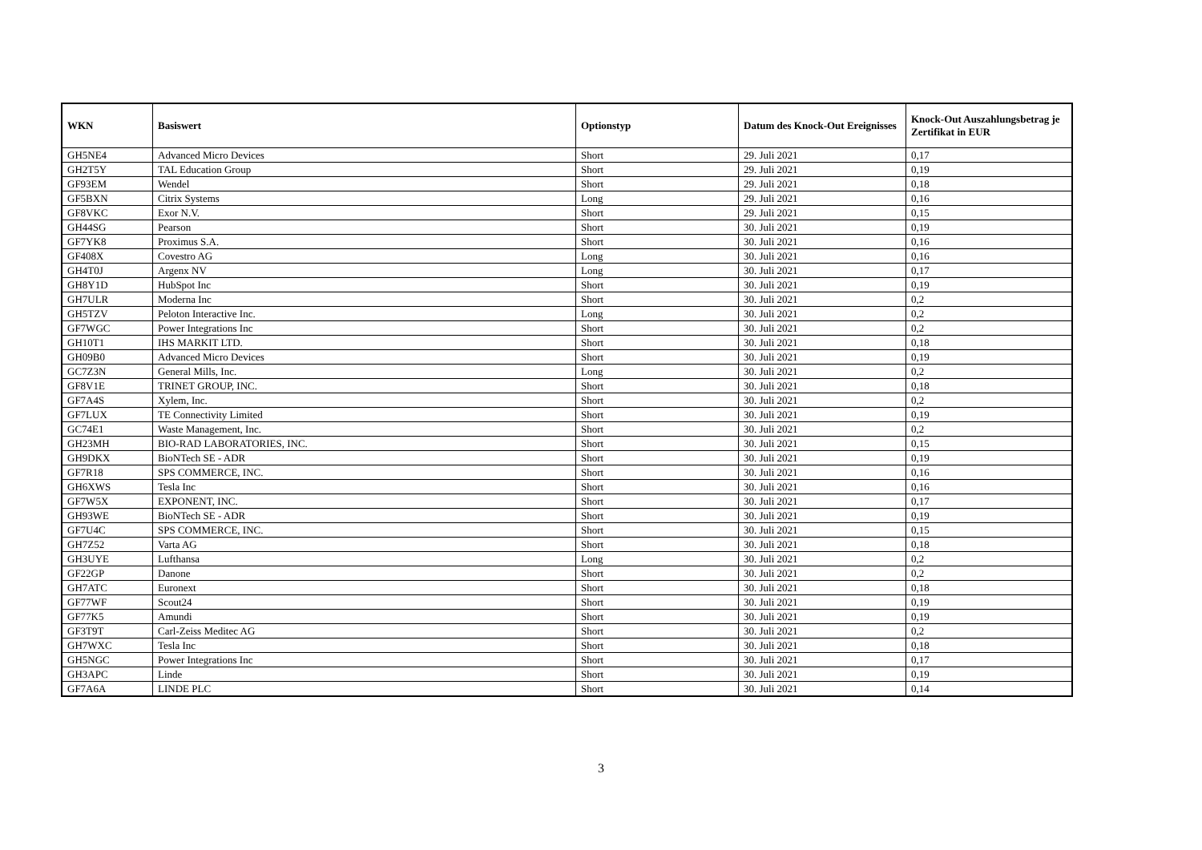| WKN | Basiswert | Optionstyp | Datum des Knock-Out Ereignisses | Knock-Out Auszahlungsbetrag je Zertifikat in EUR |
| --- | --- | --- | --- | --- |
| GH5NE4 | Advanced Micro Devices | Short | 29. Juli 2021 | 0,17 |
| GH2T5Y | TAL Education Group | Short | 29. Juli 2021 | 0,19 |
| GF93EM | Wendel | Short | 29. Juli 2021 | 0,18 |
| GF5BXN | Citrix Systems | Long | 29. Juli 2021 | 0,16 |
| GF8VKC | Exor N.V. | Short | 29. Juli 2021 | 0,15 |
| GH44SG | Pearson | Short | 30. Juli 2021 | 0,19 |
| GF7YK8 | Proximus S.A. | Short | 30. Juli 2021 | 0,16 |
| GF408X | Covestro AG | Long | 30. Juli 2021 | 0,16 |
| GH4T0J | Argenx NV | Long | 30. Juli 2021 | 0,17 |
| GH8Y1D | HubSpot Inc | Short | 30. Juli 2021 | 0,19 |
| GH7ULR | Moderna Inc | Short | 30. Juli 2021 | 0,2 |
| GH5TZV | Peloton Interactive Inc. | Long | 30. Juli 2021 | 0,2 |
| GF7WGC | Power Integrations Inc | Short | 30. Juli 2021 | 0,2 |
| GH10T1 | IHS MARKIT LTD. | Short | 30. Juli 2021 | 0,18 |
| GH09B0 | Advanced Micro Devices | Short | 30. Juli 2021 | 0,19 |
| GC7Z3N | General Mills, Inc. | Long | 30. Juli 2021 | 0,2 |
| GF8V1E | TRINET GROUP, INC. | Short | 30. Juli 2021 | 0,18 |
| GF7A4S | Xylem, Inc. | Short | 30. Juli 2021 | 0,2 |
| GF7LUX | TE Connectivity Limited | Short | 30. Juli 2021 | 0,19 |
| GC74E1 | Waste Management, Inc. | Short | 30. Juli 2021 | 0,2 |
| GH23MH | BIO-RAD LABORATORIES, INC. | Short | 30. Juli 2021 | 0,15 |
| GH9DKX | BioNTech SE - ADR | Short | 30. Juli 2021 | 0,19 |
| GF7R18 | SPS COMMERCE, INC. | Short | 30. Juli 2021 | 0,16 |
| GH6XWS | Tesla Inc | Short | 30. Juli 2021 | 0,16 |
| GF7W5X | EXPONENT, INC. | Short | 30. Juli 2021 | 0,17 |
| GH93WE | BioNTech SE - ADR | Short | 30. Juli 2021 | 0,19 |
| GF7U4C | SPS COMMERCE, INC. | Short | 30. Juli 2021 | 0,15 |
| GH7Z52 | Varta AG | Short | 30. Juli 2021 | 0,18 |
| GH3UYE | Lufthansa | Long | 30. Juli 2021 | 0,2 |
| GF22GP | Danone | Short | 30. Juli 2021 | 0,2 |
| GH7ATC | Euronext | Short | 30. Juli 2021 | 0,18 |
| GF77WF | Scout24 | Short | 30. Juli 2021 | 0,19 |
| GF77K5 | Amundi | Short | 30. Juli 2021 | 0,19 |
| GF3T9T | Carl-Zeiss Meditec AG | Short | 30. Juli 2021 | 0,2 |
| GH7WXC | Tesla Inc | Short | 30. Juli 2021 | 0,18 |
| GH5NGC | Power Integrations Inc | Short | 30. Juli 2021 | 0,17 |
| GH3APC | Linde | Short | 30. Juli 2021 | 0,19 |
| GF7A6A | LINDE PLC | Short | 30. Juli 2021 | 0,14 |
3